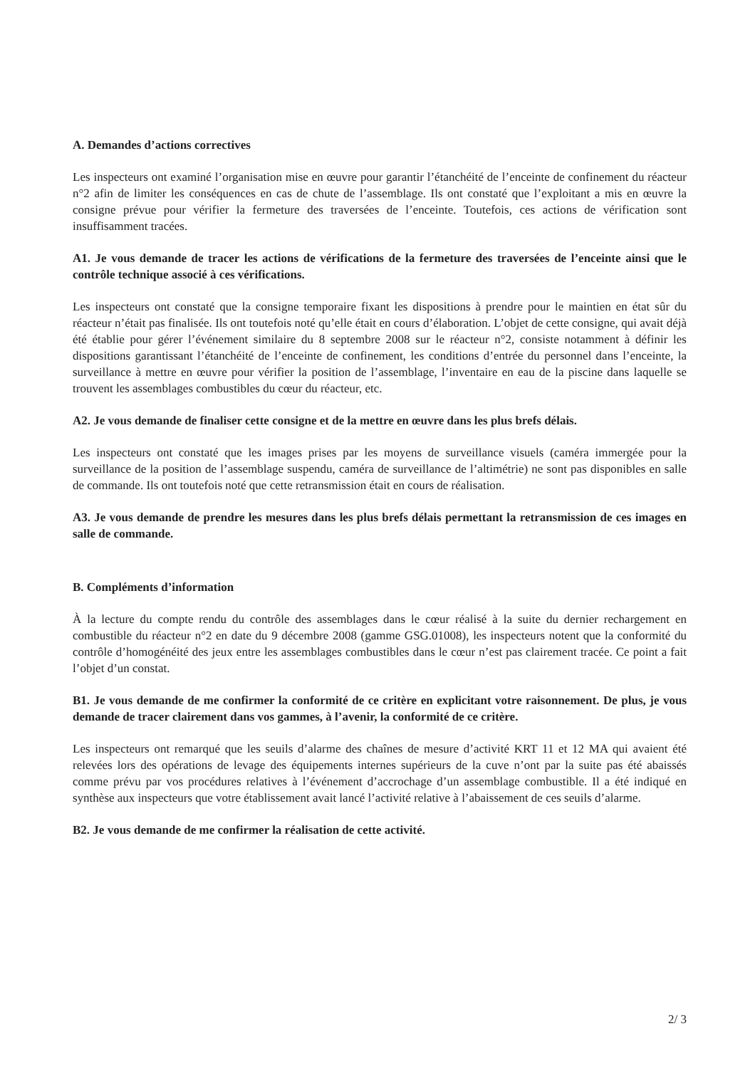A. Demandes d’actions correctives
Les inspecteurs ont examiné l’organisation mise en œuvre pour garantir l’étanchéité de l’enceinte de confinement du réacteur n°2 afin de limiter les conséquences en cas de chute de l’assemblage. Ils ont constaté que l’exploitant a mis en œuvre la consigne prévue pour vérifier la fermeture des traversées de l’enceinte. Toutefois, ces actions de vérification sont insuffisamment tracées.
A1. Je vous demande de tracer les actions de vérifications de la fermeture des traversées de l’enceinte ainsi que le contrôle technique associé à ces vérifications.
Les inspecteurs ont constaté que la consigne temporaire fixant les dispositions à prendre pour le maintien en état sûr du réacteur n’était pas finalisée. Ils ont toutefois noté qu’elle était en cours d’élaboration. L’objet de cette consigne, qui avait déjà été établie pour gérer l’événement similaire du 8 septembre 2008 sur le réacteur n°2, consiste notamment à définir les dispositions garantissant l’étanchéité de l’enceinte de confinement, les conditions d’entrée du personnel dans l’enceinte, la surveillance à mettre en œuvre pour vérifier la position de l’assemblage, l’inventaire en eau de la piscine dans laquelle se trouvent les assemblages combustibles du cœur du réacteur, etc.
A2. Je vous demande de finaliser cette consigne et de la mettre en œuvre dans les plus brefs délais.
Les inspecteurs ont constaté que les images prises par les moyens de surveillance visuels (caméra immergée pour la surveillance de la position de l’assemblage suspendu, caméra de surveillance de l’altimétrie) ne sont pas disponibles en salle de commande. Ils ont toutefois noté que cette retransmission était en cours de réalisation.
A3. Je vous demande de prendre les mesures dans les plus brefs délais permettant la retransmission de ces images en salle de commande.
B. Compléments d’information
À la lecture du compte rendu du contrôle des assemblages dans le cœur réalisé à la suite du dernier rechargement en combustible du réacteur n°2 en date du 9 décembre 2008 (gamme GSG.01008), les inspecteurs notent que la conformité du contrôle d’homogénéité des jeux entre les assemblages combustibles dans le cœur n’est pas clairement tracée. Ce point a fait l’objet d’un constat.
B1. Je vous demande de me confirmer la conformité de ce critère en explicitant votre raisonnement. De plus, je vous demande de tracer clairement dans vos gammes, à l’avenir, la conformité de ce critère.
Les inspecteurs ont remarqué que les seuils d’alarme des chaînes de mesure d’activité KRT 11 et 12 MA qui avaient été relevées lors des opérations de levage des équipements internes supérieurs de la cuve n’ont par la suite pas été abaissés comme prévu par vos procédures relatives à l’événement d’accrochage d’un assemblage combustible. Il a été indiqué en synthèse aux inspecteurs que votre établissement avait lancé l’activité relative à l’abaissement de ces seuils d’alarme.
B2. Je vous demande de me confirmer la réalisation de cette activité.
2/ 3